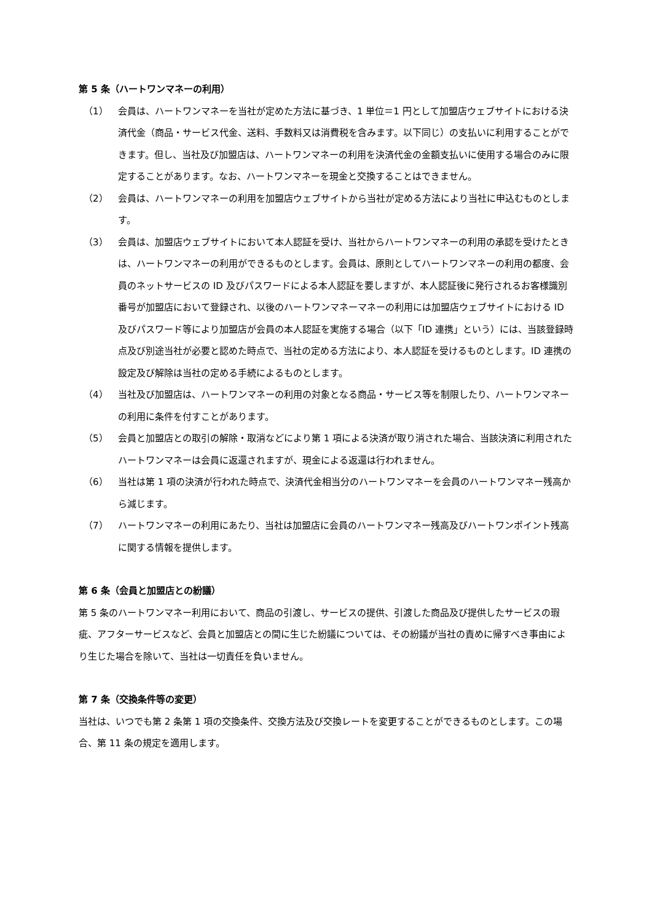第 5 条（ハートワンマネーの利用）
（1） 会員は、ハートワンマネーを当社が定めた方法に基づき、1 単位＝1 円として加盟店ウェブサイトにおける決済代金（商品・サービス代金、送料、手数料又は消費税を含みます。以下同じ）の支払いに利用することができます。但し、当社及び加盟店は、ハートワンマネーの利用を決済代金の金額支払いに使用する場合のみに限定することがあります。なお、ハートワンマネーを現金と交換することはできません。
（2） 会員は、ハートワンマネーの利用を加盟店ウェブサイトから当社が定める方法により当社に申込むものとします。
（3） 会員は、加盟店ウェブサイトにおいて本人認証を受け、当社からハートワンマネーの利用の承認を受けたときは、ハートワンマネーの利用ができるものとします。会員は、原則としてハートワンマネーの利用の都度、会員のネットサービスの ID 及びパスワードによる本人認証を要しますが、本人認証後に発行されるお客様識別番号が加盟店において登録され、以後のハートワンマネーマネーの利用には加盟店ウェブサイトにおける ID 及びパスワード等により加盟店が会員の本人認証を実施する場合（以下「ID 連携」という）には、当該登録時点及び別途当社が必要と認めた時点で、当社の定める方法により、本人認証を受けるものとします。ID 連携の設定及び解除は当社の定める手続によるものとします。
（4） 当社及び加盟店は、ハートワンマネーの利用の対象となる商品・サービス等を制限したり、ハートワンマネーの利用に条件を付すことがあります。
（5） 会員と加盟店との取引の解除・取消などにより第 1 項による決済が取り消された場合、当該決済に利用されたハートワンマネーは会員に返還されますが、現金による返還は行われません。
（6） 当社は第 1 項の決済が行われた時点で、決済代金相当分のハートワンマネーを会員のハートワンマネー残高から減じます。
（7） ハートワンマネーの利用にあたり、当社は加盟店に会員のハートワンマネー残高及びハートワンポイント残高に関する情報を提供します。
第 6 条（会員と加盟店との紛議）
第 5 条のハートワンマネー利用において、商品の引渡し、サービスの提供、引渡した商品及び提供したサービスの瑕疵、アフターサービスなど、会員と加盟店との間に生じた紛議については、その紛議が当社の責めに帰すべき事由により生じた場合を除いて、当社は一切責任を負いません。
第 7 条（交換条件等の変更）
当社は、いつでも第 2 条第 1 項の交換条件、交換方法及び交換レートを変更することができるものとします。この場合、第 11 条の規定を適用します。